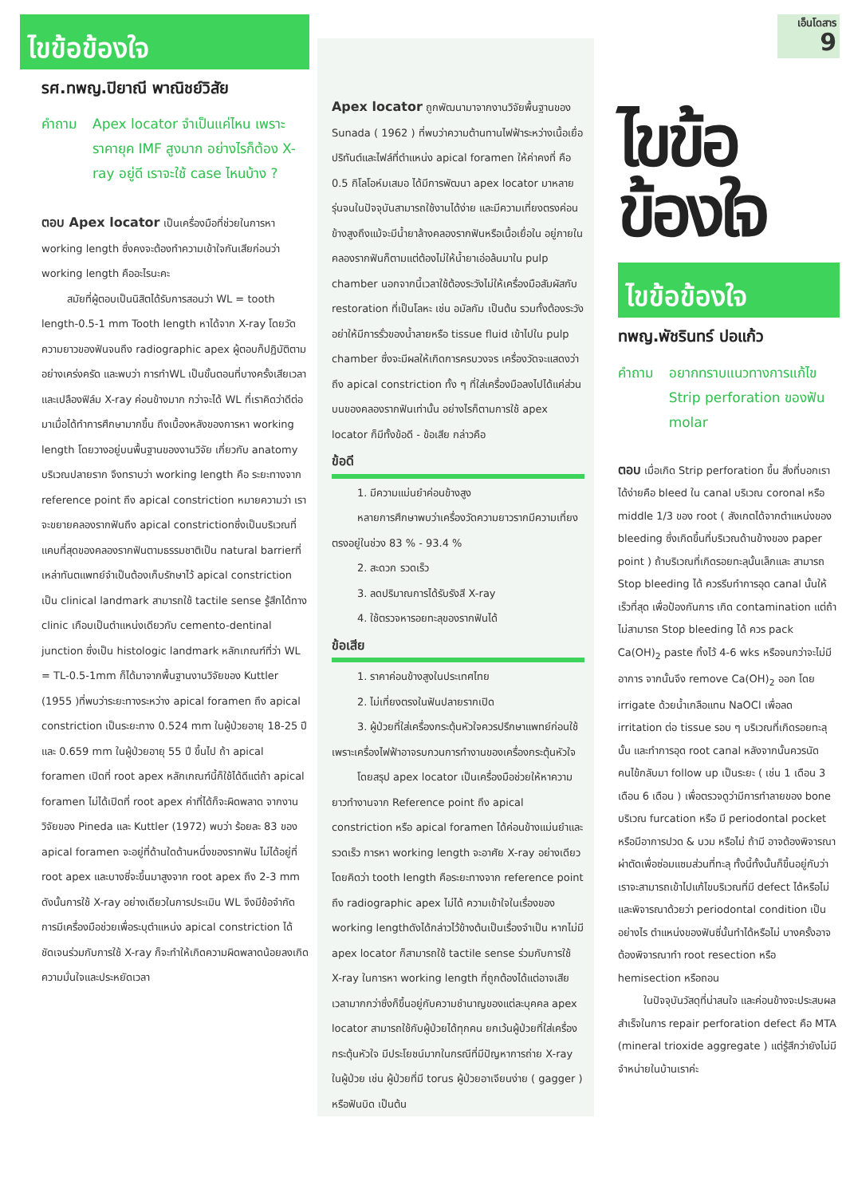ไขข้อข้องใจ
รศ.ทพญ.ปิยาณี พาณิชย์วิสัย
คำถาม Apex locator จำเป็นแค่ไหน เพราะราคายุค IMF สูงมาก อย่างไรก็ต้อง X-ray อยู่ดี เราจะใช้ case ไหนบ้าง ?
ตอบ Apex locator เป็นเครื่องมือที่ช่วยในการหา working length ซึ่งคงจะต้องทำความเข้าใจกันเสียก่อนว่า working length คืออะไรนะคะ
สมัยที่ผู้ตอบเป็นนิสิตได้รับการสอนว่า WL = tooth length-0.5-1 mm Tooth length หาได้จาก X-ray โดยวัดความยาวของฟันจนถึง radiographic apex ผู้ตอบก็ปฏิบัติตามอย่างเคร่งครัด และพบว่า การทำWL เป็นขั้นตอนที่บางครั้งเสียเวลาและเปลืองฟิล์ม X-ray ค่อนข้างมาก กว่าจะได้ WL ที่เราคิดว่าดีต่อมาเมื่อได้ทำการศึกษามากขึ้น ถึงเบื้องหลังของการหา working length โดยวางอยู่บนพื้นฐานของงานวิจัย เกี่ยวกับ anatomy บริเวณปลายราก จึงทราบว่า working length คือ ระยะทางจาก reference point ถึง apical constriction หมายความว่า เราจะขยายคลองรากฟันถึง apical constrictionซึ่งเป็นบริเวณที่แคบที่สุดของคลองรากฟันตามธรรมชาติเป็น natural barrierที่เหล่าทันตแพทย์จำเป็นต้องเก็บรักษาไว้ apical constriction เป็น clinical landmark สามารถใช้ tactile sense รู้สึกได้ทาง clinic เกือบเป็นตำแหน่งเดียวกับ cemento-dentinal junction ซึ่งเป็น histologic landmark หลักเกณฑ์ที่ว่า WL = TL-0.5-1mm ก็ได้มาจากพื้นฐานงานวิจัยของ Kuttler (1955 )ที่พบว่าระยะทางระหว่าง apical foramen ถึง apical constriction เป็นระยะทาง 0.524 mm ในผู้ป่วยอายุ 18-25 ปี และ 0.659 mm ในผู้ป่วยอายุ 55 ปี ขึ้นไป ถ้า apical foramen เปิดที่ root apex หลักเกณฑ์นี้ก็ใช้ได้ดีแต่ถ้า apical foramen ไม่ได้เปิดที่ root apex ค่าที่ได้ก็จะผิดพลาด จากงานวิจัยของ Pineda และ Kuttler (1972) พบว่า ร้อยละ 83 ของ apical foramen จะอยู่ที่ด้านใดด้านหนึ่งของรากฟัน ไม่ได้อยู่ที่ root apex และบางซี่จะขึ้นมาสูงจาก root apex ถึง 2-3 mm ดังนั้นการใช้ X-ray อย่างเดียวในการประเมิน WL จึงมีข้อจำกัดการมีเครื่องมือช่วยเพื่อระบุตำแหน่ง apical constriction ได้ชัดเจนร่วมกับการใช้ X-ray ก็จะทำให้เกิดความผิดพลาดน้อยลงเกิดความมั่นใจและประหยัดเวลา
Apex locator ถูกพัฒนามาจากงานวิจัยพื้นฐานของ Sunada ( 1962 ) ที่พบว่าความต้านทานไฟฟ้าระหว่างเนื้อเยื่อปริทันต์และไฟล์ที่ตำแหน่ง apical foramen ให้ค่าคงที่ คือ 0.5 กิโลโอห์มเสมอ ได้มีการพัฒนา apex locator มาหลายรุ่นจนในปัจจุบันสามารถใช้งานได้ง่าย และมีความเที่ยงตรงค่อนข้างสูงถึงแม้จะมีน้ำยาล้างคลองรากฟันหรือเนื้อเยื่อใน อยู่ภายในคลองรากฟันก็ตามแต่ต้องไม่ให้น้ำยาเอ่อล้นมาใน pulp chamber นอกจากนี้เวลาใช้ต้องระวังไม่ให้เครื่องมือสัมผัสกับ restoration ที่เป็นโลหะ เช่น อมัลกัม เป็นต้น รวมทั้งต้องระวังอย่าให้มีการรั่วของน้ำลายหรือ tissue fluid เข้าไปใน pulp chamber ซึ่งจะมีผลให้เกิดการครบวงจร เครื่องวัดจะแสดงว่าถึง apical constriction ทั้ง ๆ ที่ใส่เครื่องมือลงไปได้แค่ส่วนบนของคลองรากฟันเท่านั้น อย่างไรก็ตามการใช้ apex locator ก็มีทั้งข้อดี - ข้อเสีย กล่าวคือ
ข้อดี
1. มีความแม่นยำค่อนข้างสูง
หลายการศึกษาพบว่าเครื่องวัดความยาวรากมีความเที่ยงตรงอยู่ในช่วง 83 % - 93.4 %
2. สะดวก รวดเร็ว
3. ลดปริมาณการได้รับรังสี X-ray
4. ใช้ตรวจหารอยทะลุของรากฟันได้
ข้อเสีย
1. ราคาค่อนข้างสูงในประเทศไทย
2. ไม่เที่ยงตรงในฟันปลายรากเปิด
3. ผู้ป่วยที่ใส่เครื่องกระตุ้นหัวใจควรปรึกษาแพทย์ก่อนใช้เพราะเครื่องไฟฟ้าอาจรบกวนการทำงานของเครื่องกระตุ้นหัวใจ
โดยสรุป apex locator เป็นเครื่องมือช่วยให้หาความยาวทำงานจาก Reference point ถึง apical constriction หรือ apical foramen ได้ค่อนข้างแม่นยำและรวดเร็ว การหา working length จะอาศัย X-ray อย่างเดียวโดยคิดว่า tooth length คือระยะทางจาก reference point ถึง radiographic apex ไม่ได้ ความเข้าใจในเรื่องของ working lengthดังได้กล่าวไว้ข้างต้นเป็นเรื่องจำเป็น หากไม่มี apex locator ก็สามารถใช้ tactile sense ร่วมกับการใช้ X-ray ในการหา working length ที่ถูกต้องได้แต่อาจเสียเวลามากกว่าซึ่งก็ขึ้นอยู่กับความชำนาญของแต่ละบุคคล apex locator สามารถใช้กับผู้ป่วยได้ทุกคน ยกเว้นผู้ป่วยที่ใส่เครื่องกระตุ้นหัวใจ มีประโยชน์มากในกรณีที่มีปัญหาการถ่าย X-ray ในผู้ป่วย เช่น ผู้ป่วยที่มี torus ผู้ป่วยอาเจียนง่าย ( gagger ) หรือฟันบิด เป็นต้น
เอ็นโดสาร
9
ไขข้อข้องใจ
ไขข้อข้องใจ
ทพญ.พัชรินทร์ ปอแก้ว
คำถาม อยากทราบแนวทางการแก้ไข Strip perforation ของฟัน molar
ตอบ เมื่อเกิด Strip perforation ขึ้น สิ่งที่บอกเราได้ง่ายคือ bleed ใน canal บริเวณ coronal หรือ middle 1/3 ของ root ( สังเกตได้จากตำแหน่งของ bleeding ซึ่งเกิดขึ้นที่บริเวณด้านข้างของ paper point ) ถ้าบริเวณที่เกิดรอยทะลุนั้นเล็กและ สามารถ Stop bleeding ได้ ควรรีบทำการอุด canal นั้นให้เร็วที่สุด เพื่อป้องกันการ เกิด contamination แต่ถ้าไม่สามารถ Stop bleeding ได้ ควร pack Ca(OH)<sub>2</sub> paste ทิ้งไว้ 4-6 wks หรือจนกว่าจะไม่มีอาการ จากนั้นจึง remove Ca(OH)<sub>2</sub> ออก โดย irrigate ด้วยน้ำเกลือแทน NaOCl เพื่อลด irritation ต่อ tissue รอบ ๆ บริเวณที่เกิดรอยทะลุนั้น และทำการอุด root canal หลังจากนั้นควรนัดคนไข้กลับมา follow up เป็นระยะ ( เช่น 1 เดือน 3 เดือน 6 เดือน ) เพื่อตรวจดูว่ามีการทำลายของ bone บริเวณ furcation หรือ มี periodontal pocket หรือมีอาการปวด & บวม หรือไม่ ถ้ามี อาจต้องพิจารณาผ่าตัดเพื่อซ่อมแซมส่วนที่ทะลุ ทั้งนี้ทั้งนั้นก็ขึ้นอยู่กับว่าเราจะสามารถเข้าไปแก้ไขบริเวณที่มี defect ได้หรือไม่ และพิจารณาด้วยว่า periodontal condition เป็นอย่างไร ตำแหน่งของฟันซี่นั้นทำได้หรือไม่ บางครั้งอาจต้องพิจารณาทำ root resection หรือ hemisection หรือถอน
ในปัจจุบันวัสดุที่น่าสนใจ และค่อนข้างจะประสบผลสำเร็จในการ repair perforation defect คือ MTA (mineral trioxide aggregate ) แต่รู้สึกว่ายังไม่มีจำหน่ายในบ้านเราค่ะ